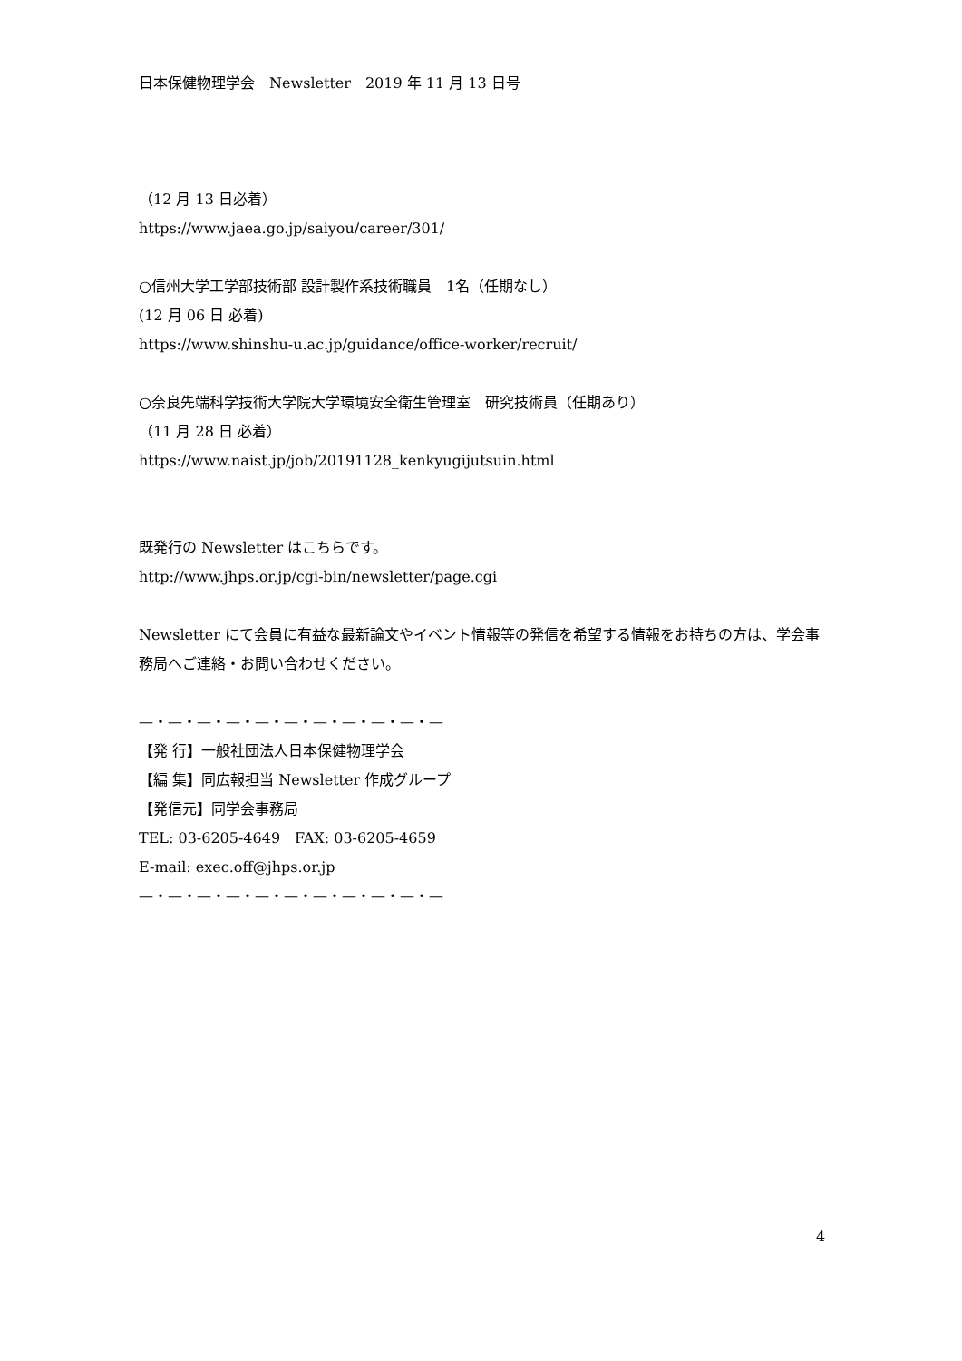日本保健物理学会　Newsletter　2019 年 11 月 13 日号
（12 月 13 日必着）
https://www.jaea.go.jp/saiyou/career/301/
○信州大学工学部技術部 設計製作系技術職員　1名（任期なし）
(12 月 06 日 必着)
https://www.shinshu-u.ac.jp/guidance/office-worker/recruit/
○奈良先端科学技術大学院大学環境安全衛生管理室　研究技術員（任期あり）
（11 月 28 日 必着）
https://www.naist.jp/job/20191128_kenkyugijutsuin.html
既発行の Newsletter はこちらです。
http://www.jhps.or.jp/cgi-bin/newsletter/page.cgi
Newsletter にて会員に有益な最新論文やイベント情報等の発信を希望する情報をお持ちの方は、学会事務局へご連絡・お問い合わせください。
—・—・—・—・—・—・—・—・—・—・—
【発 行】一般社団法人日本保健物理学会
【編 集】同広報担当 Newsletter 作成グループ
【発信元】同学会事務局
TEL: 03-6205-4649　FAX: 03-6205-4659
E-mail: exec.off@jhps.or.jp
—・—・—・—・—・—・—・—・—・—・—
4